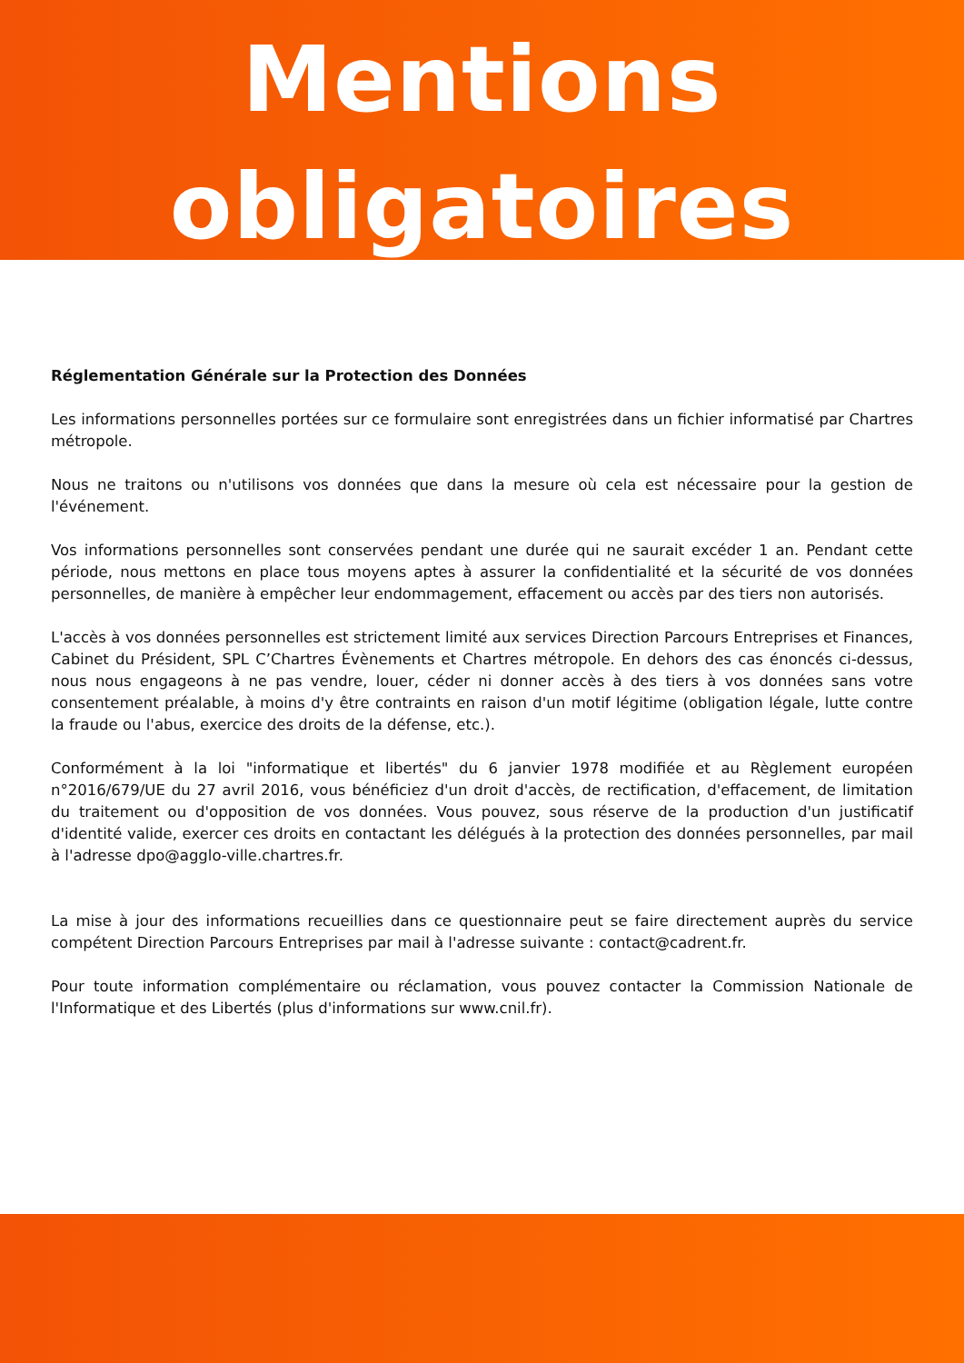Mentions
obligatoires
Réglementation Générale sur la Protection des Données
Les informations personnelles portées sur ce formulaire sont enregistrées dans un fichier informatisé par Chartres métropole.
Nous ne traitons ou n'utilisons vos données que dans la mesure où cela est nécessaire pour la gestion de l'événement.
Vos informations personnelles sont conservées pendant une durée qui ne saurait excéder 1 an. Pendant cette période, nous mettons en place tous moyens aptes à assurer la confidentialité et la sécurité de vos données personnelles, de manière à empêcher leur endommagement, effacement ou accès par des tiers non autorisés.
L'accès à vos données personnelles est strictement limité aux services Direction Parcours Entreprises et Finances, Cabinet du Président, SPL C’Chartres Évènements et Chartres métropole. En dehors des cas énoncés ci-dessus, nous nous engageons à ne pas vendre, louer, céder ni donner accès à des tiers à vos données sans votre consentement préalable, à moins d'y être contraints en raison d'un motif légitime (obligation légale, lutte contre la fraude ou l'abus, exercice des droits de la défense, etc.).
Conformément à la loi "informatique et libertés" du 6 janvier 1978 modifiée et au Règlement européen n°2016/679/UE du 27 avril 2016, vous bénéficiez d'un droit d'accès, de rectification, d'effacement, de limitation du traitement ou d'opposition de vos données. Vous pouvez, sous réserve de la production d'un justificatif d'identité valide, exercer ces droits en contactant les délégués à la protection des données personnelles, par mail à l'adresse dpo@agglo-ville.chartres.fr.
La mise à jour des informations recueillies dans ce questionnaire peut se faire directement auprès du service compétent Direction Parcours Entreprises par mail à l'adresse suivante : contact@cadrent.fr.
Pour toute information complémentaire ou réclamation, vous pouvez contacter la Commission Nationale de l'Informatique et des Libertés (plus d'informations sur www.cnil.fr).